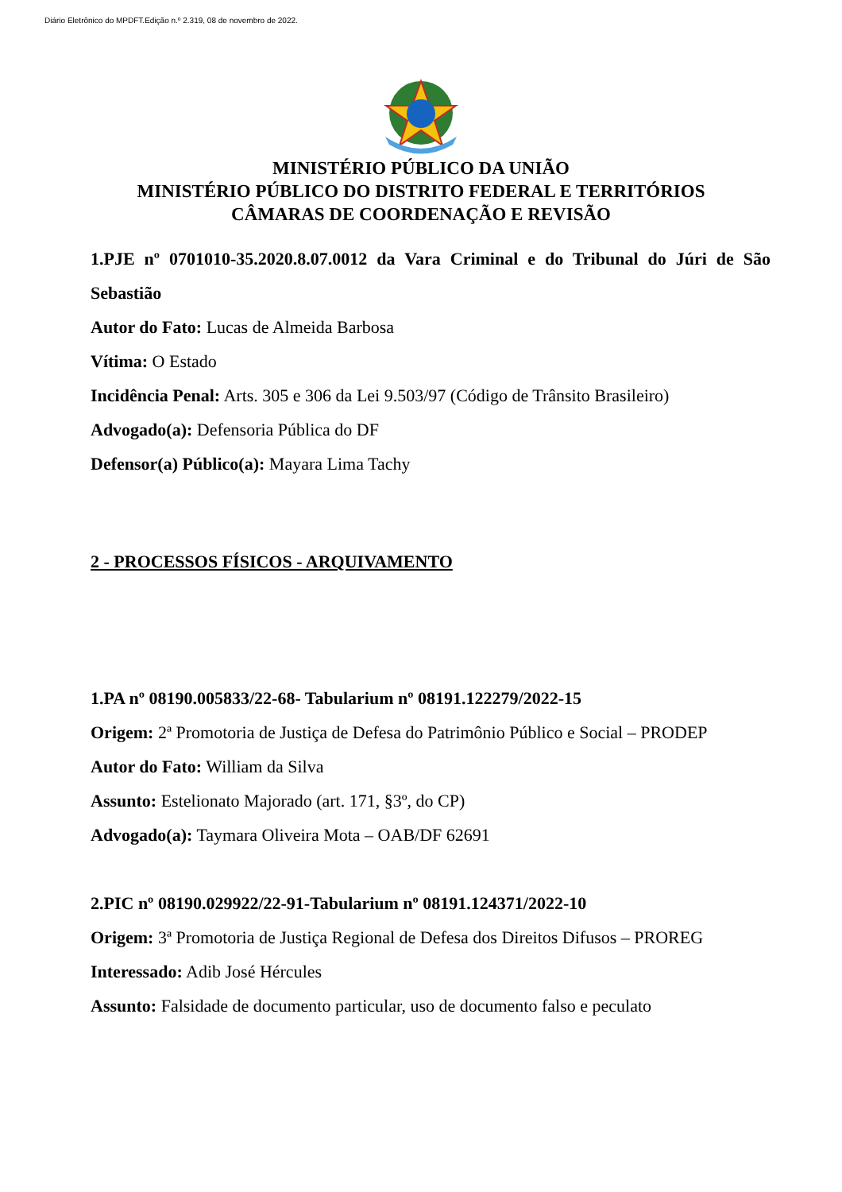Diário Eletrônico do MPDFT.Edição n.º 2.319, 08 de novembro de 2022.
MINISTÉRIO PÚBLICO DA UNIÃO
MINISTÉRIO PÚBLICO DO DISTRITO FEDERAL E TERRITÓRIOS
CÂMARAS DE COORDENAÇÃO E REVISÃO
1.PJE nº 0701010-35.2020.8.07.0012 da Vara Criminal e do Tribunal do Júri de São Sebastião
Autor do Fato: Lucas de Almeida Barbosa
Vítima: O Estado
Incidência Penal: Arts. 305 e 306 da Lei 9.503/97 (Código de Trânsito Brasileiro)
Advogado(a): Defensoria Pública do DF
Defensor(a) Público(a): Mayara Lima Tachy
2 - PROCESSOS FÍSICOS - ARQUIVAMENTO
1.PA nº 08190.005833/22-68- Tabularium nº 08191.122279/2022-15
Origem: 2ª Promotoria de Justiça de Defesa do Patrimônio Público e Social – PRODEP
Autor do Fato: William da Silva
Assunto: Estelionato Majorado (art. 171, §3º, do CP)
Advogado(a): Taymara Oliveira Mota – OAB/DF 62691
2.PIC nº 08190.029922/22-91-Tabularium nº 08191.124371/2022-10
Origem: 3ª Promotoria de Justiça Regional de Defesa dos Direitos Difusos – PROREG
Interessado: Adib José Hércules
Assunto: Falsidade de documento particular, uso de documento falso e peculato